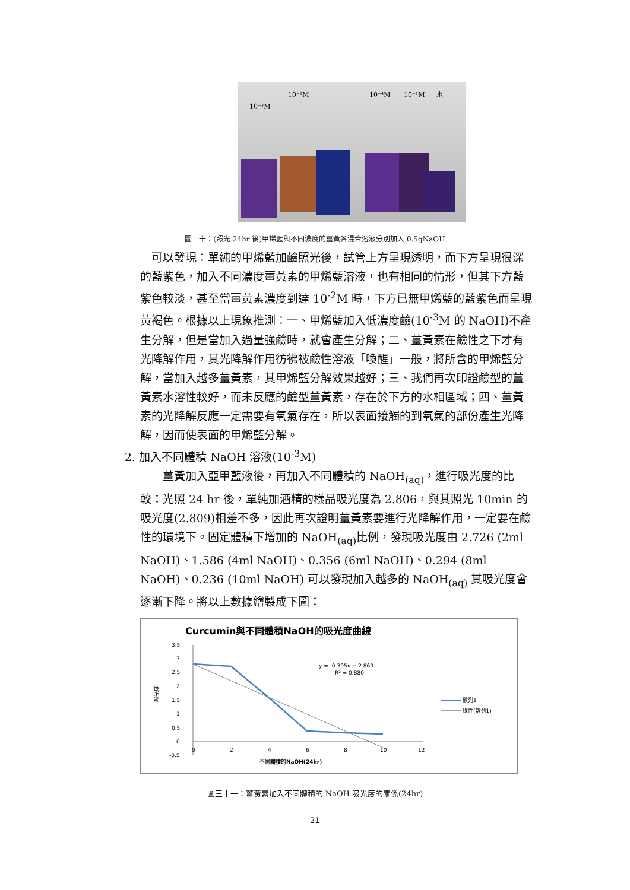10⁻³M
10⁻²M
10⁻⁴M
10⁻¹M
水
圖三十：(照光 24hr 後)甲烯藍與不同濃度的薑黃各混合溶液分別加入 0.5gNaOH
 可以發現：單純的甲烯藍加鹼照光後，試管上方呈現透明，而下方呈現很深的藍紫色，加入不同濃度薑黃素的甲烯藍溶液，也有相同的情形，但其下方藍紫色較淡，甚至當薑黃素濃度到達 10<sup>-2</sup>M 時，下方已無甲烯藍的藍紫色而呈現黃褐色。根據以上現象推測：一、甲烯藍加入低濃度鹼(10<sup>-3</sup>M 的 NaOH)不產生分解，但是當加入過量強鹼時，就會產生分解；二、薑黃素在鹼性之下才有光降解作用，其光降解作用彷彿被鹼性溶液「喚醒」一般，將所含的甲烯藍分解，當加入越多薑黃素，其甲烯藍分解效果越好；三、我們再次印證鹼型的薑黃素水溶性較好，而未反應的鹼型薑黃素，存在於下方的水相區域；四、薑黃素的光降解反應一定需要有氧氣存在，所以表面接觸的到氧氣的部份產生光降解，因而使表面的甲烯藍分解。
2. 加入不同體積 NaOH 溶液(10<sup>-3</sup>M)
  薑黃加入亞甲藍液後，再加入不同體積的 NaOH<sub>(aq)</sub>，進行吸光度的比較：光照 24 hr 後，單純加酒精的樣品吸光度為 2.806，與其照光 10min 的吸光度(2.809)相差不多，因此再次證明薑黃素要進行光降解作用，一定要在鹼性的環境下。固定體積下增加的 NaOH<sub>(aq)</sub>比例，發現吸光度由 2.726 (2ml NaOH)、1.586 (4ml NaOH)、0.356 (6ml NaOH)、0.294 (8ml NaOH)、0.236 (10ml NaOH) 可以發現加入越多的 NaOH<sub>(aq)</sub> 其吸光度會逐漸下降。將以上數據繪製成下圖：
Curcumin與不同體積NaOH的吸光度曲線
3.5
3
2.5
2
1.5
1
0.5
0
-0.5
0
2
4
6
8
10
12
不同體積的NaOH(24hr)
吸光度
y = -0.305x + 2.860
R² = 0.880
數列1
線性(數列1)
圖三十一：薑黃素加入不同體積的 NaOH 吸光度的關係(24hr)
21